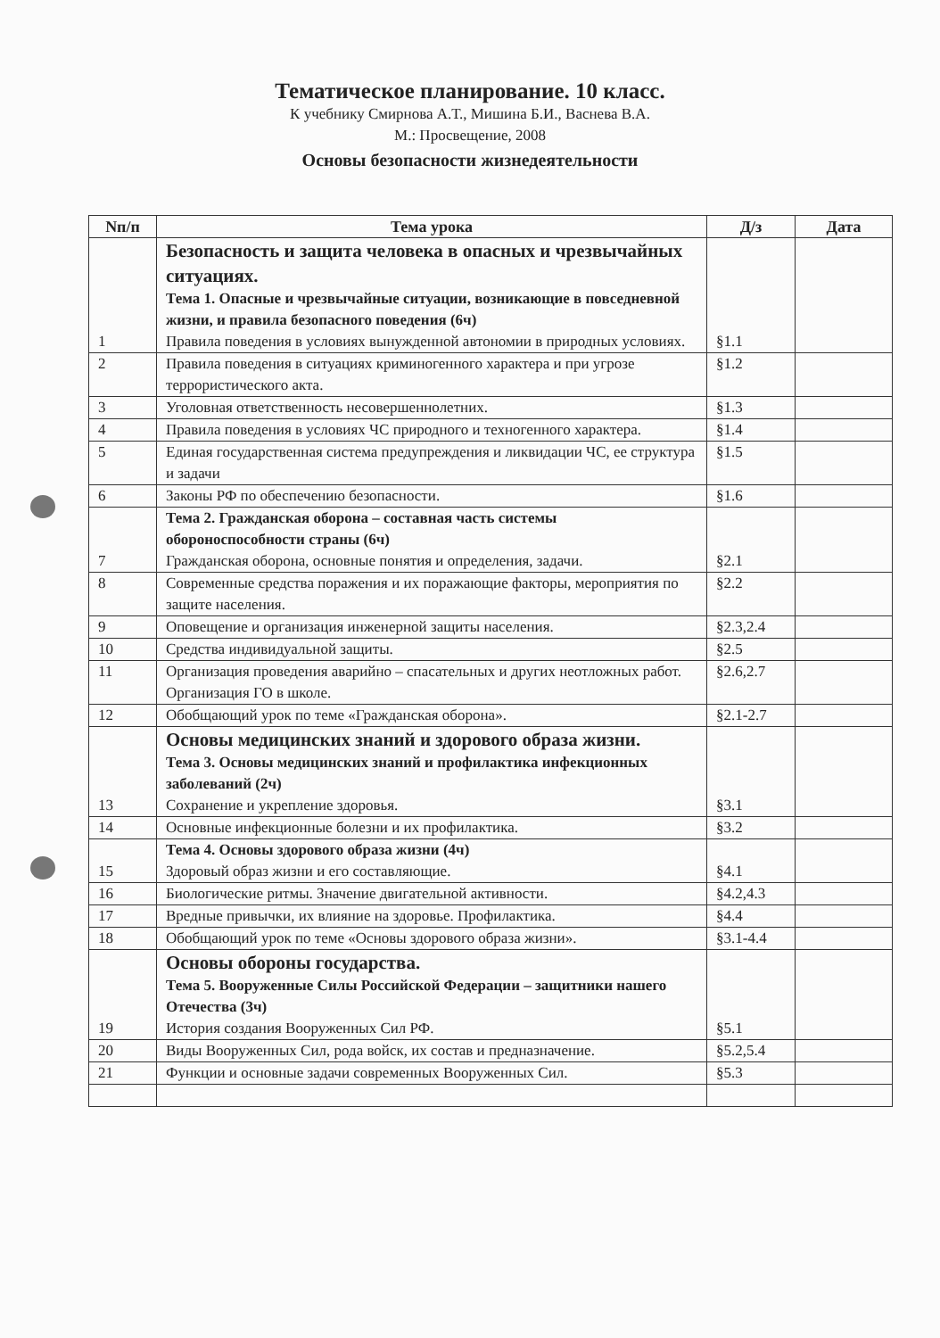Тематическое планирование. 10 класс.
К учебнику Смирнова А.Т., Мишина Б.И., Васнева В.А.
М.: Просвещение, 2008
Основы безопасности жизнедеятельности
| Nп/п | Тема урока | Д/з | Дата |
| --- | --- | --- | --- |
| 1 | Безопасность и защита человека в опасных и чрезвычайных ситуациях. Тема 1. Опасные и чрезвычайные ситуации, возникающие в повседневной жизни, и правила безопасного поведения (6ч) Правила поведения в условиях вынужденной автономии в природных условиях. | §1.1 | |
| 2 | Правила поведения в ситуациях криминогенного характера и при угрозе террористического акта. | §1.2 | |
| 3 | Уголовная ответственность несовершеннолетних. | §1.3 | |
| 4 | Правила поведения в условиях ЧС природного и техногенного характера. | §1.4 | |
| 5 | Единая государственная система предупреждения и ликвидации ЧС, ее структура и задачи | §1.5 | |
| 6 | Законы РФ по обеспечению безопасности. | §1.6 | |
| 7 | Тема 2. Гражданская оборона – составная часть системы обороноспособности страны (6ч) Гражданская оборона, основные понятия и определения, задачи. | §2.1 | |
| 8 | Современные средства поражения и их поражающие факторы, мероприятия по защите населения. | §2.2 | |
| 9 | Оповещение и организация инженерной защиты населения. | §2.3,2.4 | |
| 10 | Средства индивидуальной защиты. | §2.5 | |
| 11 | Организация проведения аварийно – спасательных и других неотложных работ. Организация ГО в школе. | §2.6,2.7 | |
| 12 | Обобщающий урок по теме «Гражданская оборона». | §2.1-2.7 | |
| 13 | Основы медицинских знаний и здорового образа жизни. Тема 3. Основы медицинских знаний и профилактика инфекционных заболеваний (2ч) Сохранение и укрепление здоровья. | §3.1 | |
| 14 | Основные инфекционные болезни и их профилактика. | §3.2 | |
| 15 | Тема 4. Основы здорового образа жизни (4ч) Здоровый образ жизни и его составляющие. | §4.1 | |
| 16 | Биологические ритмы. Значение двигательной активности. | §4.2,4.3 | |
| 17 | Вредные привычки, их влияние на здоровье. Профилактика. | §4.4 | |
| 18 | Обобщающий урок по теме «Основы здорового образа жизни». | §3.1-4.4 | |
| 19 | Основы обороны государства. Тема 5. Вооруженные Силы Российской Федерации – защитники нашего Отечества (3ч) История создания Вооруженных Сил РФ. | §5.1 | |
| 20 | Виды Вооруженных Сил, рода войск, их состав и предназначение. | §5.2,5.4 | |
| 21 | Функции и основные задачи современных Вооруженных Сил. | §5.3 | |